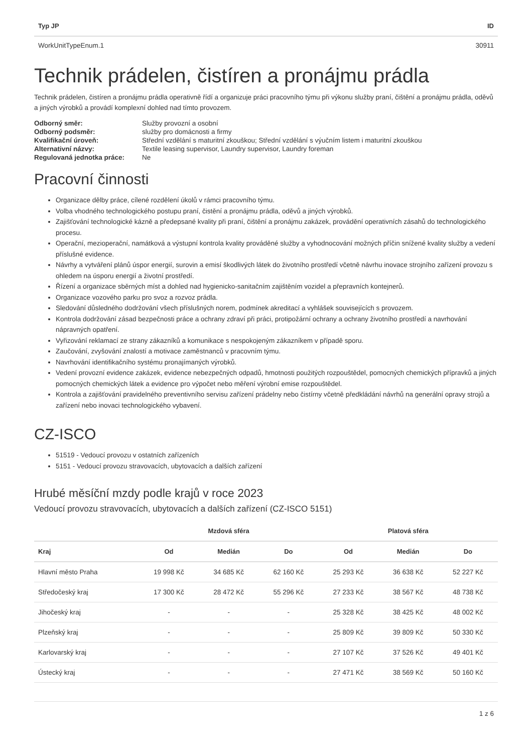| Typ JP | ID |
| --- | --- |
| WorkUnitTypeEnum.1 | 30911 |
Technik prádelen, čistíren a pronájmu prádla
Technik prádelen, čistíren a pronájmu prádla operativně řídí a organizuje práci pracovního týmu při výkonu služby praní, čištění a pronájmu prádla, oděvů a jiných výrobků a provádí komplexní dohled nad tímto provozem.
| Odborný směr: | Služby provozní a osobní |
| Odborný podsměr: | služby pro domácnosti a firmy |
| Kvalifikační úroveň: | Střední vzdělání s maturitní zkouškou; Střední vzdělání s výučním listem i maturitní zkouškou |
| Alternativní názvy: | Textile leasing supervisor, Laundry supervisor, Laundry foreman |
| Regulovaná jednotka práce: | Ne |
Pracovní činnosti
Organizace dělby práce, cílené rozdělení úkolů v rámci pracovního týmu.
Volba vhodného technologického postupu praní, čistění a pronájmu prádla, oděvů a jiných výrobků.
Zajišťování technologické kázně a předepsané kvality při praní, čištění a pronájmu zakázek, provádění operativních zásahů do technologického procesu.
Operační, mezioperační, namátková a výstupní kontrola kvality prováděné služby a vyhodnocování možných příčin snížené kvality služby a vedení příslušné evidence.
Návrhy a vytváření plánů úspor energií, surovin a emisí škodlivých látek do životního prostředí včetně návrhu inovace strojního zařízení provozu s ohledem na úsporu energií a životní prostředí.
Řízení a organizace sběrných míst a dohled nad hygienicko-sanitačním zajištěním vozidel a přepravních kontejnerů.
Organizace vozového parku pro svoz a rozvoz prádla.
Sledování důsledného dodržování všech příslušných norem, podmínek akreditací a vyhlášek souvisejících s provozem.
Kontrola dodržování zásad bezpečnosti práce a ochrany zdraví při práci, protipožární ochrany a ochrany životního prostředí a navrhování nápravných opatření.
Vyřizování reklamací ze strany zákazníků a komunikace s nespokojeným zákazníkem v případě sporu.
Zaučování, zvyšování znalostí a motivace zaměstnanců v pracovním týmu.
Navrhování identifikačního systému pronajímaných výrobků.
Vedení provozní evidence zakázek, evidence nebezpečných odpadů, hmotnosti použitých rozpouštědel, pomocných chemických přípravků a jiných pomocných chemických látek a evidence pro výpočet nebo měření výrobní emise rozpouštědel.
Kontrola a zajišťování pravidelného preventivního servisu zařízení prádelny nebo čistírny včetně předkládání návrhů na generální opravy strojů a zařízení nebo inovaci technologického vybavení.
CZ-ISCO
51519 - Vedoucí provozu v ostatních zařízeních
5151 - Vedoucí provozu stravovacích, ubytovacích a dalších zařízení
Hrubé měsíční mzdy podle krajů v roce 2023
Vedoucí provozu stravovacích, ubytovacích a dalších zařízení (CZ-ISCO 5151)
| | Mzdová sféra | | | Platová sféra | | |
| --- | --- | --- | --- | --- | --- | --- |
| Kraj | Od | Medián | Do | Od | Medián | Do |
| Hlavní město Praha | 19 998 Kč | 34 685 Kč | 62 160 Kč | 25 293 Kč | 36 638 Kč | 52 227 Kč |
| Středočeský kraj | 17 300 Kč | 28 472 Kč | 55 296 Kč | 27 233 Kč | 38 567 Kč | 48 738 Kč |
| Jihočeský kraj | - | - | - | 25 328 Kč | 38 425 Kč | 48 002 Kč |
| Plzeňský kraj | - | - | - | 25 809 Kč | 39 809 Kč | 50 330 Kč |
| Karlovarský kraj | - | - | - | 27 107 Kč | 37 526 Kč | 49 401 Kč |
| Ústecký kraj | - | - | - | 27 471 Kč | 38 569 Kč | 50 160 Kč |
1 z 6